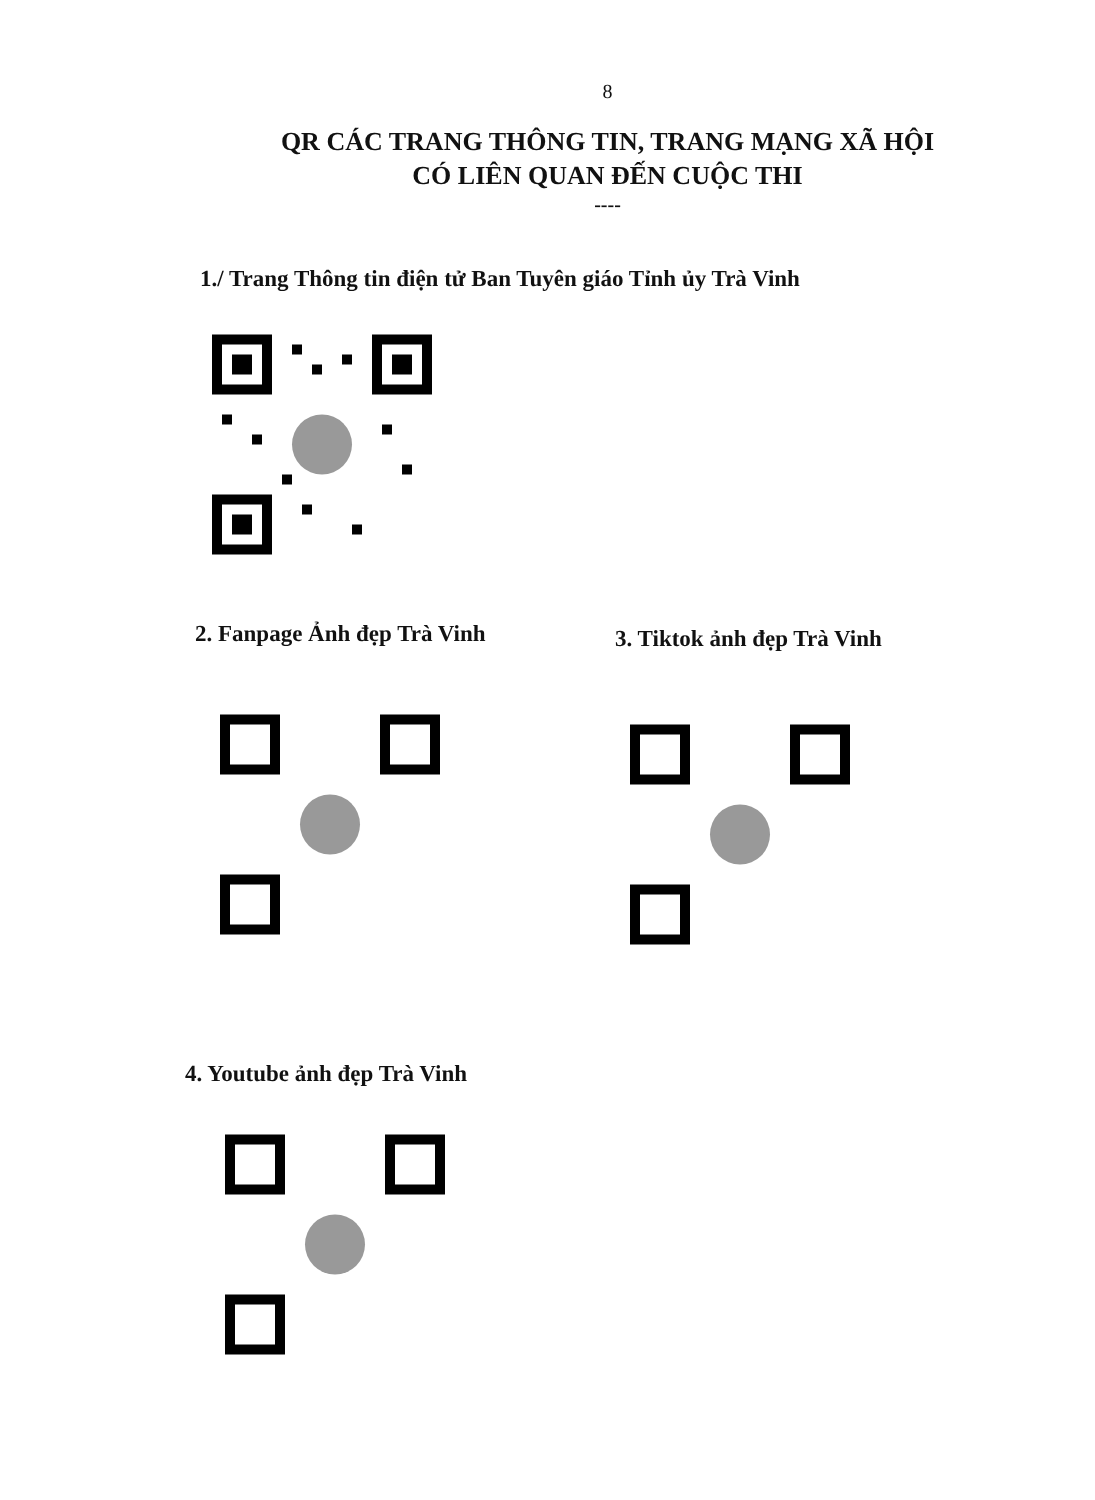8
QR CÁC TRANG THÔNG TIN, TRANG MẠNG XÃ HỘI
CÓ LIÊN QUAN ĐẾN CUỘC THI
----
1./ Trang Thông tin điện tử Ban Tuyên giáo Tỉnh ủy Trà Vinh
2. Fanpage Ảnh đẹp Trà Vinh
3. Tiktok ảnh đẹp Trà Vinh
4. Youtube ảnh đẹp Trà Vinh